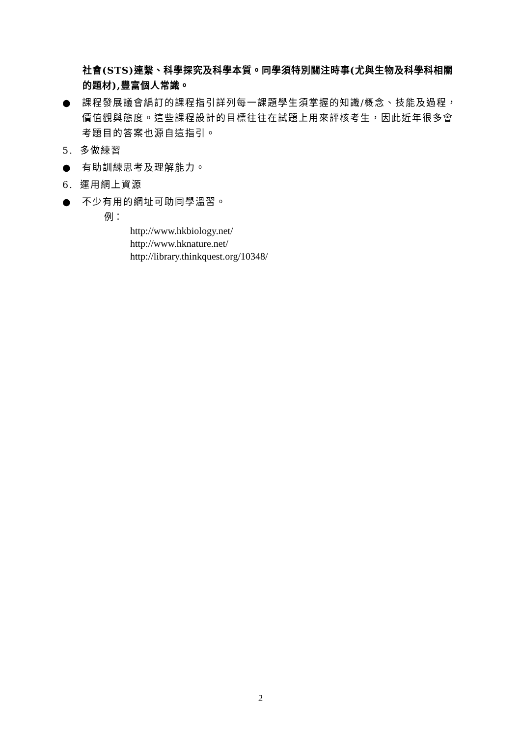社會(STS)連繫、科學探究及科學本質。同學須特別關注時事(尤與生物及科學科相關的題材),豐富個人常識。
● 課程發展議會編訂的課程指引詳列每一課題學生須掌握的知識/概念、技能及過程，價值觀與態度。這些課程設計的目標往往在試題上用來評核考生，因此近年很多會考題目的答案也源自這指引。
5. 多做練習
● 有助訓練思考及理解能力。
6. 運用網上資源
● 不少有用的網址可助同學溫習。
例：
http://www.hkbiology.net/
http://www.hknature.net/
http://library.thinkquest.org/10348/
2